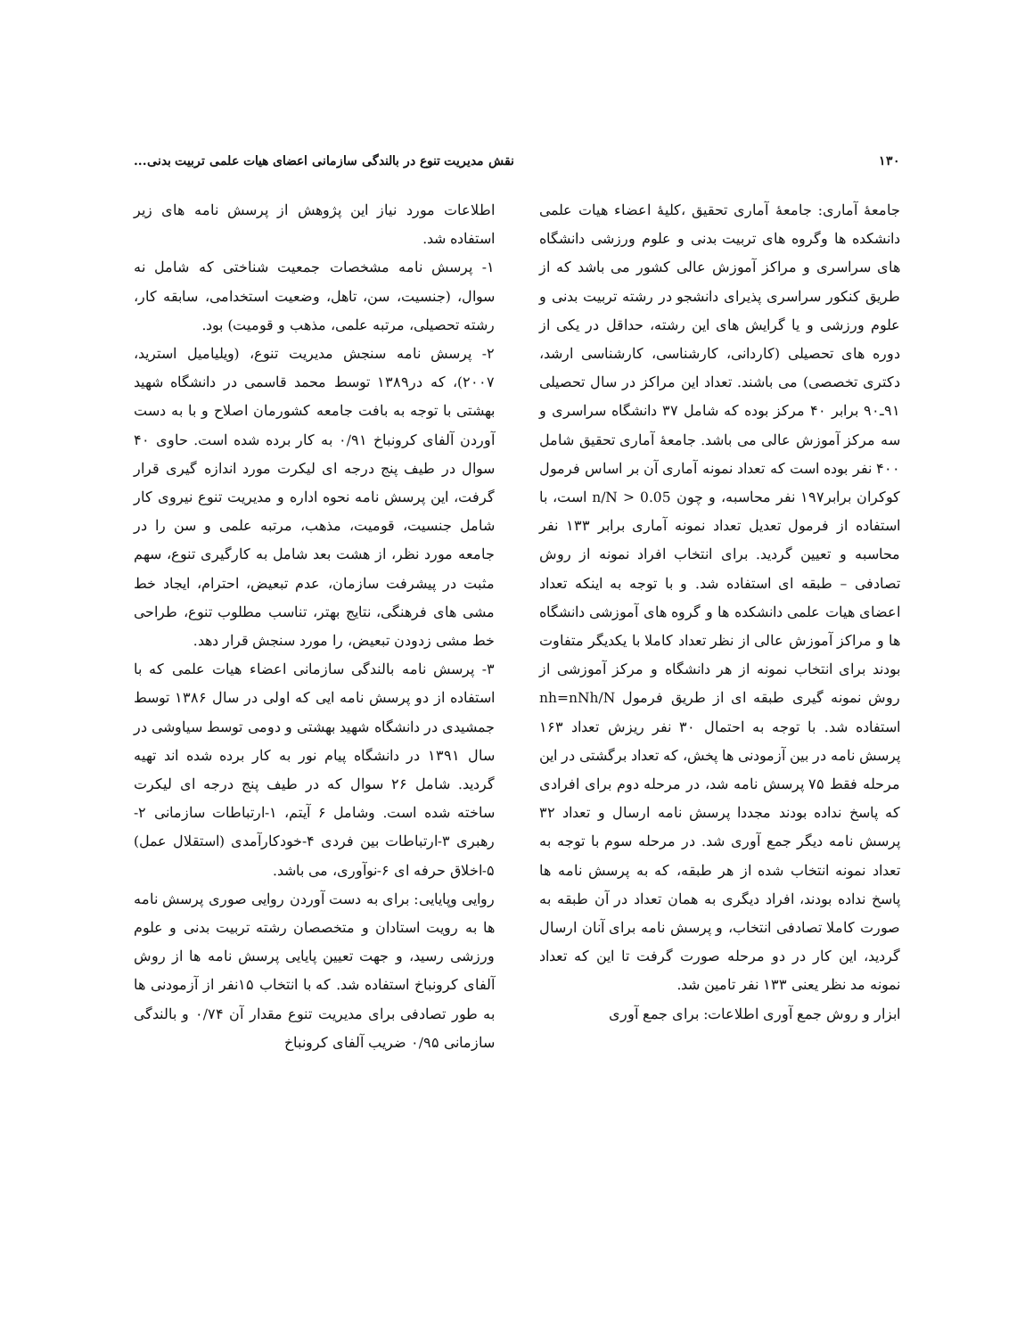۱۳۰ نقش مدیریت تنوع در بالندگی سازمانی اعضای هیات علمی تربیت بدنی...
جامعهٔ آماری: جامعهٔ آماری تحقیق ،کلیهٔ اعضاء هیات علمی دانشکده ها وگروه های تربیت بدنی و علوم ورزشی دانشگاه های سراسری و مراکز آموزش عالی کشور می باشد که از طریق کنکور سراسری پذیرای دانشجو در رشته تربیت بدنی و علوم ورزشی و یا گرایش های این رشته، حداقل در یکی از دوره های تحصیلی (کاردانی، کارشناسی، کارشناسی ارشد، دکتری تخصصی) می باشند. تعداد این مراکز در سال تحصیلی ۹۱ـ۹۰ برابر ۴۰ مرکز بوده که شامل ۳۷ دانشگاه سراسری و سه مرکز آموزش عالی می باشد. جامعهٔ آماری تحقیق شامل ۴۰۰ نفر بوده است که تعداد نمونه آماری آن بر اساس فرمول کوکران برابر۱۹۷ نفر محاسبه، و چون n/N > 0.05 است، با استفاده از فرمول تعدیل تعداد نمونه آماری برابر ۱۳۳ نفر محاسبه و تعیین گردید. برای انتخاب افراد نمونه از روش تصادفی – طبقه ای استفاده شد. و با توجه به اینکه تعداد اعضای هیات علمی دانشکده ها و گروه های آموزشی دانشگاه ها و مراکز آموزش عالی از نظر تعداد کاملا با یکدیگر متفاوت بودند برای انتخاب نمونه از هر دانشگاه و مرکز آموزشی از روش نمونه گیری طبقه ای از طریق فرمول nh=nNh/N استفاده شد. با توجه به احتمال ۳۰ نفر ریزش تعداد ۱۶۳ پرسش نامه در بین آزمودنی ها پخش، که تعداد برگشتی در این مرحله فقط ۷۵ پرسش نامه شد، در مرحله دوم برای افرادی که پاسخ نداده بودند مجددا پرسش نامه ارسال و تعداد ۳۲ پرسش نامه دیگر جمع آوری شد. در مرحله سوم با توجه به تعداد نمونه انتخاب شده از هر طبقه، که به پرسش نامه ها پاسخ نداده بودند، افراد دیگری به همان تعداد در آن طبقه به صورت کاملا تصادفی انتخاب، و پرسش نامه برای آنان ارسال گردید، این کار در دو مرحله صورت گرفت تا این که تعداد نمونه مد نظر یعنی ۱۳۳ نفر تامین شد.
ابزار و روش جمع آوری اطلاعات: برای جمع آوری
اطلاعات مورد نیاز این پژوهش از پرسش نامه های زیر استفاده شد.
۱- پرسش نامه مشخصات جمعیت شناختی که شامل نه سوال، (جنسیت، سن، تاهل، وضعیت استخدامی، سابقه کار، رشته تحصیلی، مرتبه علمی، مذهب و قومیت) بود.
۲- پرسش نامه سنجش مدیریت تنوع، (ویلیامیل استرید، ۲۰۰۷)، که در۱۳۸۹ توسط محمد قاسمی در دانشگاه شهید بهشتی با توجه به بافت جامعه کشورمان اصلاح و با به دست آوردن آلفای کرونباخ ۰/۹۱ به کار برده شده است. حاوی ۴۰ سوال در طیف پنج درجه ای لیکرت مورد اندازه گیری قرار گرفت، این پرسش نامه نحوه اداره و مدیریت تنوع نیروی کار شامل جنسیت، قومیت، مذهب، مرتبه علمی و سن را در جامعه مورد نظر، از هشت بعد شامل به کارگیری تنوع، سهم مثبت در پیشرفت سازمان، عدم تبعیض، احترام، ایجاد خط مشی های فرهنگی، نتایج بهتر، تناسب مطلوب تنوع، طراحی خط مشی زدودن تبعیض، را مورد سنجش قرار دهد.
۳- پرسش نامه بالندگی سازمانی اعضاء هیات علمی که با استفاده از دو پرسش نامه ایی که اولی در سال ۱۳۸۶ توسط جمشیدی در دانشگاه شهید بهشتی و دومی توسط سیاوشی در سال ۱۳۹۱ در دانشگاه پیام نور به کار برده شده اند تهیه گردید. شامل ۲۶ سوال که در طیف پنج درجه ای لیکرت ساخته شده است. وشامل ۶ آیتم، ۱-ارتباطات سازمانی ۲- رهبری ۳-ارتباطات بین فردی ۴-خودکارآمدی (استقلال عمل) ۵-اخلاق حرفه ای ۶-نوآوری، می باشد.
روایی وپایایی: برای به دست آوردن روایی صوری پرسش نامه ها به رویت استادان و متخصصان رشته تربیت بدنی و علوم ورزشی رسید، و جهت تعیین پایایی پرسش نامه ها از روش آلفای کرونباخ استفاده شد. که با انتخاب ۱۵نفر از آزمودنی ها به طور تصادفی برای مدیریت تنوع مقدار آن ۰/۷۴ و بالندگی سازمانی ۰/۹۵ ضریب آلفای کرونباخ